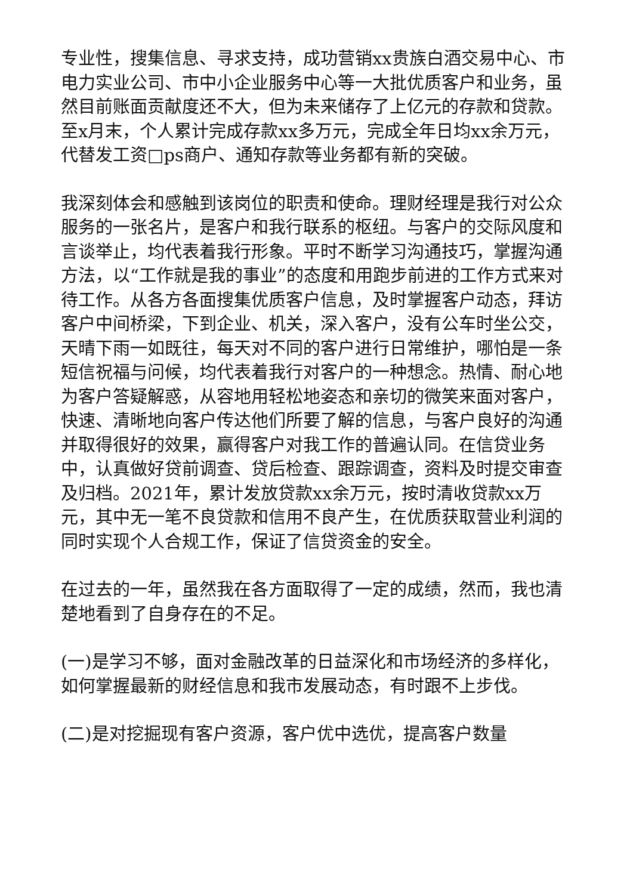专业性，搜集信息、寻求支持，成功营销xx贵族白酒交易中心、市电力实业公司、市中小企业服务中心等一大批优质客户和业务，虽然目前账面贡献度还不大，但为未来储存了上亿元的存款和贷款。至x月末，个人累计完成存款xx多万元，完成全年日均xx余万元，代替发工资□ps商户、通知存款等业务都有新的突破。
我深刻体会和感触到该岗位的职责和使命。理财经理是我行对公众服务的一张名片，是客户和我行联系的枢纽。与客户的交际风度和言谈举止，均代表着我行形象。平时不断学习沟通技巧，掌握沟通方法，以“工作就是我的事业”的态度和用跑步前进的工作方式来对待工作。从各方各面搜集优质客户信息，及时掌握客户动态，拜访客户中间桥梁，下到企业、机关，深入客户，没有公车时坐公交，天晴下雨一如既往，每天对不同的客户进行日常维护，哪怕是一条短信祝福与问候，均代表着我行对客户的一种想念。热情、耐心地为客户答疑解惑，从容地用轻松地姿态和亲切的微笑来面对客户，快速、清晰地向客户传达他们所要了解的信息，与客户良好的沟通并取得很好的效果，赢得客户对我工作的普遍认同。在信贷业务中，认真做好贷前调查、贷后检查、跟踪调查，资料及时提交审查及归档。2021年，累计发放贷款xx余万元，按时清收贷款xx万元，其中无一笔不良贷款和信用不良产生，在优质获取营业利润的同时实现个人合规工作，保证了信贷资金的安全。
在过去的一年，虽然我在各方面取得了一定的成绩，然而，我也清楚地看到了自身存在的不足。
(一)是学习不够，面对金融改革的日益深化和市场经济的多样化，如何掌握最新的财经信息和我市发展动态，有时跟不上步伐。
(二)是对挖掘现有客户资源，客户优中选优，提高客户数量